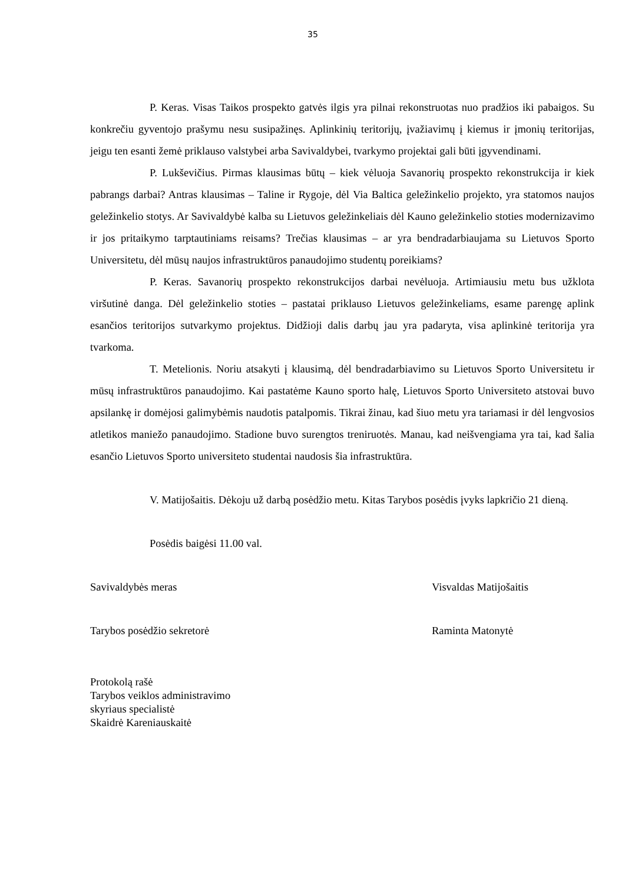35
P. Keras. Visas Taikos prospekto gatvės ilgis yra pilnai rekonstruotas nuo pradžios iki pabaigos. Su konkrečiu gyventojo prašymu nesu susipažinęs. Aplinkinių teritorijų, įvažiavimų į kiemus ir įmonių teritorijas, jeigu ten esanti žemė priklauso valstybei arba Savivaldybei, tvarkymo projektai gali būti įgyvendinami.
P. Lukševičius. Pirmas klausimas būtų – kiek vėluoja Savanorių prospekto rekonstrukcija ir kiek pabrangs darbai? Antras klausimas – Taline ir Rygoje, dėl Via Baltica geležinkelio projekto, yra statomos naujos geležinkelio stotys. Ar Savivaldybė kalba su Lietuvos geležinkeliais dėl Kauno geležinkelio stoties modernizavimo ir jos pritaikymo tarptautiniams reisams? Trečias klausimas – ar yra bendradarbiaujama su Lietuvos Sporto Universitetu, dėl mūsų naujos infrastruktūros panaudojimo studentų poreikiams?
P. Keras. Savanorių prospekto rekonstrukcijos darbai nevėluoja. Artimiausiu metu bus užklota viršutinė danga. Dėl geležinkelio stoties – pastatai priklauso Lietuvos geležinkeliams, esame parengę aplink esančios teritorijos sutvarkymo projektus. Didžioji dalis darbų jau yra padaryta, visa aplinkinė teritorija yra tvarkoma.
T. Metelionis. Noriu atsakyti į klausimą, dėl bendradarbiavimo su Lietuvos Sporto Universitetu ir mūsų infrastruktūros panaudojimo. Kai pastatėme Kauno sporto halę, Lietuvos Sporto Universiteto atstovai buvo apsilankę ir domėjosi galimybėmis naudotis patalpomis. Tikrai žinau, kad šiuo metu yra tariamasi ir dėl lengvosios atletikos maniežo panaudojimo. Stadione buvo surengtos treniruotės. Manau, kad neišvengiama yra tai, kad šalia esančio Lietuvos Sporto universiteto studentai naudosis šia infrastruktūra.
V. Matijošaitis. Dėkoju už darbą posėdžio metu. Kitas Tarybos posėdis įvyks lapkričio 21 dieną.
Posėdis baigėsi 11.00 val.
Savivaldybės meras Visvaldas Matijošaitis
Tarybos posėdžio sekretorė Raminta Matonytė
Protokolą rašė
Tarybos veiklos administravimo
skyriaus specialistė
Skaidrė Kareniauskaitė